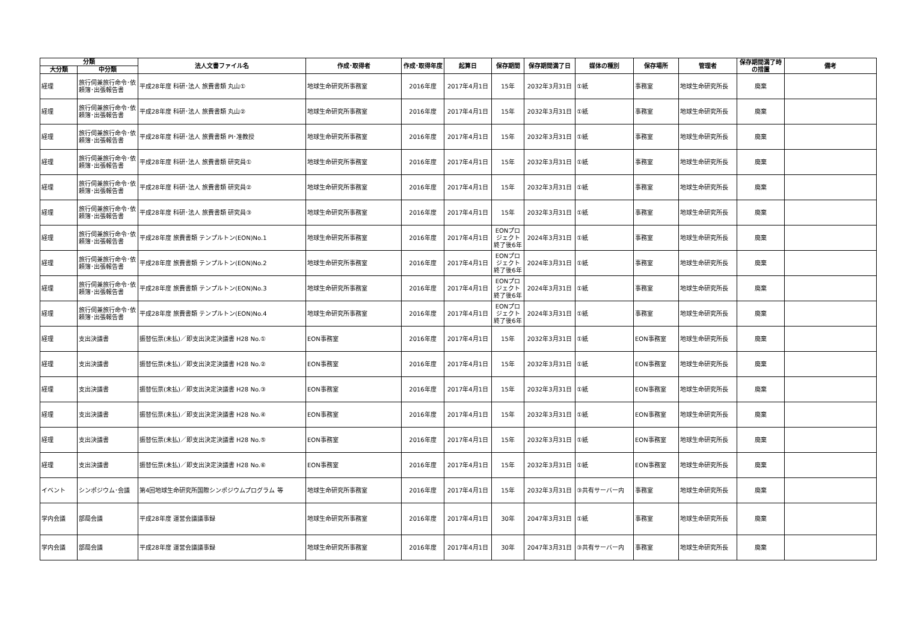| 分類 | | 法人文書ファイル名 | 作成･取得者 | 作成･取得年度 | 起算日 | 保存期間 | 保存期間満了日 | 媒体の種別 | 保存場所 | 管理者 | 保存期間満了時の措置 | 備考 |
| --- | --- | --- | --- | --- | --- | --- | --- | --- | --- | --- | --- | --- |
| 大分類 | 中分類 | | | | | | | | | | | |
| 経理 | 旅行伺兼旅行命令･依頼簿･出張報告書 | 平成28年度 科研･法人 旅費書類 丸山① | 地球生命研究所事務室 | 2016年度 | 2017年4月1日 | 15年 | 2032年3月31日 | ①紙 | 事務室 | 地球生命研究所長 | 廃棄 | |
| 経理 | 旅行伺兼旅行命令･依頼簿･出張報告書 | 平成28年度 科研･法人 旅費書類 丸山② | 地球生命研究所事務室 | 2016年度 | 2017年4月1日 | 15年 | 2032年3月31日 | ①紙 | 事務室 | 地球生命研究所長 | 廃棄 | |
| 経理 | 旅行伺兼旅行命令･依頼簿･出張報告書 | 平成28年度 科研･法人 旅費書類 PI･准教授 | 地球生命研究所事務室 | 2016年度 | 2017年4月1日 | 15年 | 2032年3月31日 | ①紙 | 事務室 | 地球生命研究所長 | 廃棄 | |
| 経理 | 旅行伺兼旅行命令･依頼簿･出張報告書 | 平成28年度 科研･法人 旅費書類 研究員① | 地球生命研究所事務室 | 2016年度 | 2017年4月1日 | 15年 | 2032年3月31日 | ①紙 | 事務室 | 地球生命研究所長 | 廃棄 | |
| 経理 | 旅行伺兼旅行命令･依頼簿･出張報告書 | 平成28年度 科研･法人 旅費書類 研究員② | 地球生命研究所事務室 | 2016年度 | 2017年4月1日 | 15年 | 2032年3月31日 | ①紙 | 事務室 | 地球生命研究所長 | 廃棄 | |
| 経理 | 旅行伺兼旅行命令･依頼簿･出張報告書 | 平成28年度 科研･法人 旅費書類 研究員③ | 地球生命研究所事務室 | 2016年度 | 2017年4月1日 | 15年 | 2032年3月31日 | ①紙 | 事務室 | 地球生命研究所長 | 廃棄 | |
| 経理 | 旅行伺兼旅行命令･依頼簿･出張報告書 | 平成28年度 旅費書類 テンプルトン(EON)No.1 | 地球生命研究所事務室 | 2016年度 | 2017年4月1日 | EONプロジェクト終了後6年 | 2024年3月31日 | ①紙 | 事務室 | 地球生命研究所長 | 廃棄 | |
| 経理 | 旅行伺兼旅行命令･依頼簿･出張報告書 | 平成28年度 旅費書類 テンプルトン(EON)No.2 | 地球生命研究所事務室 | 2016年度 | 2017年4月1日 | EONプロジェクト終了後6年 | 2024年3月31日 | ①紙 | 事務室 | 地球生命研究所長 | 廃棄 | |
| 経理 | 旅行伺兼旅行命令･依頼簿･出張報告書 | 平成28年度 旅費書類 テンプルトン(EON)No.3 | 地球生命研究所事務室 | 2016年度 | 2017年4月1日 | EONプロジェクト終了後6年 | 2024年3月31日 | ①紙 | 事務室 | 地球生命研究所長 | 廃棄 | |
| 経理 | 旅行伺兼旅行命令･依頼簿･出張報告書 | 平成28年度 旅費書類 テンプルトン(EON)No.4 | 地球生命研究所事務室 | 2016年度 | 2017年4月1日 | EONプロジェクト終了後6年 | 2024年3月31日 | ①紙 | 事務室 | 地球生命研究所長 | 廃棄 | |
| 経理 | 支出決議書 | 振替伝票(未払)／即支出決定決議書 H28 No.① | EON事務室 | 2016年度 | 2017年4月1日 | 15年 | 2032年3月31日 | ①紙 | EON事務室 | 地球生命研究所長 | 廃棄 | |
| 経理 | 支出決議書 | 振替伝票(未払)／即支出決定決議書 H28 No.② | EON事務室 | 2016年度 | 2017年4月1日 | 15年 | 2032年3月31日 | ①紙 | EON事務室 | 地球生命研究所長 | 廃棄 | |
| 経理 | 支出決議書 | 振替伝票(未払)／即支出決定決議書 H28 No.③ | EON事務室 | 2016年度 | 2017年4月1日 | 15年 | 2032年3月31日 | ①紙 | EON事務室 | 地球生命研究所長 | 廃棄 | |
| 経理 | 支出決議書 | 振替伝票(未払)／即支出決定決議書 H28 No.④ | EON事務室 | 2016年度 | 2017年4月1日 | 15年 | 2032年3月31日 | ①紙 | EON事務室 | 地球生命研究所長 | 廃棄 | |
| 経理 | 支出決議書 | 振替伝票(未払)／即支出決定決議書 H28 No.⑤ | EON事務室 | 2016年度 | 2017年4月1日 | 15年 | 2032年3月31日 | ①紙 | EON事務室 | 地球生命研究所長 | 廃棄 | |
| 経理 | 支出決議書 | 振替伝票(未払)／即支出決定決議書 H28 No.⑥ | EON事務室 | 2016年度 | 2017年4月1日 | 15年 | 2032年3月31日 | ①紙 | EON事務室 | 地球生命研究所長 | 廃棄 | |
| イベント | シンポジウム･会議 | 第4回地球生命研究所国際シンポジウムプログラム 等 | 地球生命研究所事務室 | 2016年度 | 2017年4月1日 | 15年 | 2032年3月31日 | ③共有サーバー内 | 事務室 | 地球生命研究所長 | 廃棄 | |
| 学内会議 | 部局会議 | 平成28年度 運営会議議事録 | 地球生命研究所事務室 | 2016年度 | 2017年4月1日 | 30年 | 2047年3月31日 | ①紙 | 事務室 | 地球生命研究所長 | 廃棄 | |
| 学内会議 | 部局会議 | 平成28年度 運営会議議事録 | 地球生命研究所事務室 | 2016年度 | 2017年4月1日 | 30年 | 2047年3月31日 | ③共有サーバー内 | 事務室 | 地球生命研究所長 | 廃棄 | |